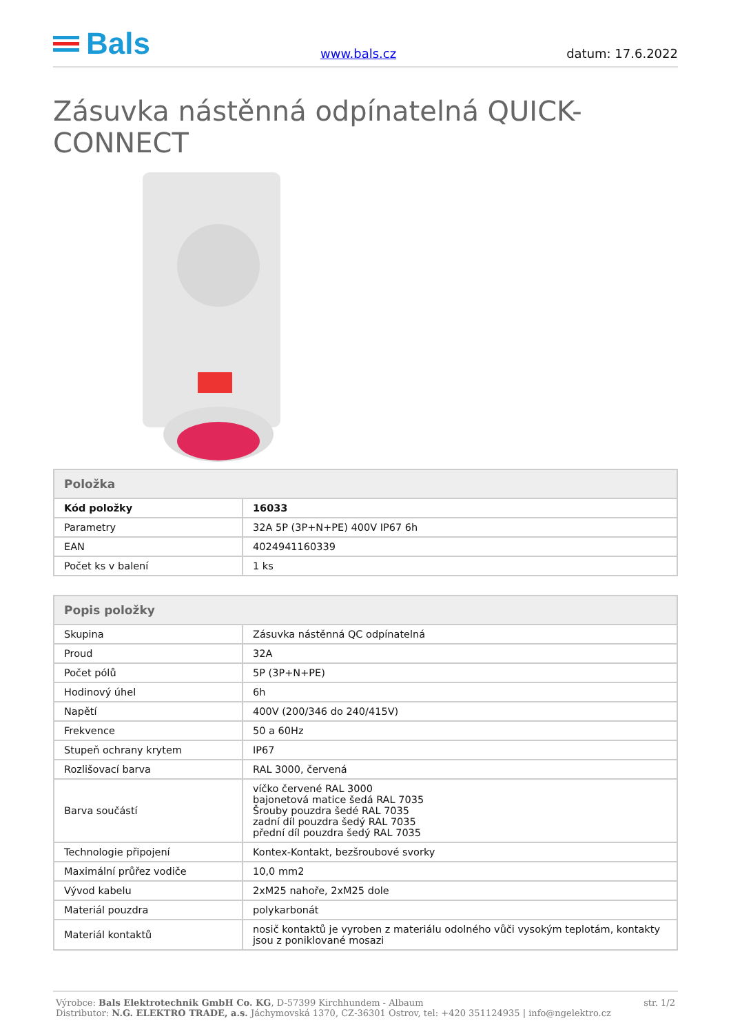Bals
www.bals.cz
datum: 17.6.2022
Zásuvka nástěnná odpínatelná QUICK-CONNECT
| Položka | |
| --- | --- |
| Kód položky | 16033 |
| Parametry | 32A 5P (3P+N+PE) 400V IP67 6h |
| EAN | 4024941160339 |
| Počet ks v balení | 1 ks |
| Popis položky | |
| --- | --- |
| Skupina | Zásuvka nástěnná QC odpínatelná |
| Proud | 32A |
| Počet pólů | 5P (3P+N+PE) |
| Hodinový úhel | 6h |
| Napětí | 400V (200/346 do 240/415V) |
| Frekvence | 50 a 60Hz |
| Stupeň ochrany krytem | IP67 |
| Rozlišovací barva | RAL 3000, červená |
| Barva součástí | víčko červené RAL 3000 bajonetová matice šedá RAL 7035 Šrouby pouzdra šedé RAL 7035 zadní díl pouzdra šedý RAL 7035 přední díl pouzdra šedý RAL 7035 |
| Technologie připojení | Kontex-Kontakt, bezšroubové svorky |
| Maximální průřez vodiče | 10,0 mm2 |
| Vývod kabelu | 2xM25 nahoře, 2xM25 dole |
| Materiál pouzdra | polykarbonát |
| Materiál kontaktů | nosič kontaktů je vyroben z materiálu odolného vůči vysokým teplotám, kontakty jsou z poniklované mosazi |
Výrobce: Bals Elektrotechnik GmbH Co. KG, D-57399 Kirchhundem - Albaum
Distributor: N.G. ELEKTRO TRADE, a.s. Jáchymovská 1370, CZ-36301 Ostrov, tel: +420 351124935 | info@ngelektro.cz
str. 1/2